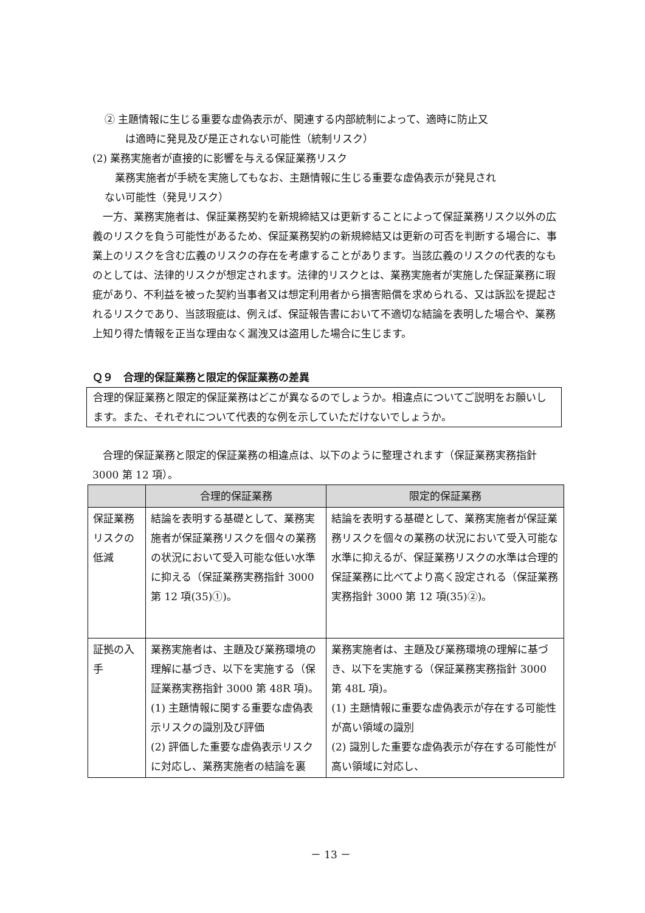② 主題情報に生じる重要な虚偽表示が、関連する内部統制によって、適時に防止又
　　は適時に発見及び是正されない可能性（統制リスク）
(2) 業務実施者が直接的に影響を与える保証業務リスク
　業務実施者が手続を実施してもなお、主題情報に生じる重要な虚偽表示が発見され
ない可能性（発見リスク）
　一方、業務実施者は、保証業務契約を新規締結又は更新することによって保証業務リスク以外の広義のリスクを負う可能性があるため、保証業務契約の新規締結又は更新の可否を判断する場合に、事業上のリスクを含む広義のリスクの存在を考慮することがあります。当該広義のリスクの代表的なものとしては、法律的リスクが想定されます。法律的リスクとは、業務実施者が実施した保証業務に瑕疵があり、不利益を被った契約当事者又は想定利用者から損害賠償を求められる、又は訴訟を提起されるリスクであり、当該瑕疵は、例えば、保証報告書において不適切な結論を表明した場合や、業務上知り得た情報を正当な理由なく漏洩又は盗用した場合に生じます。
Ｑ９　合理的保証業務と限定的保証業務の差異
合理的保証業務と限定的保証業務はどこが異なるのでしょうか。相違点についてご説明をお願いします。また、それぞれについて代表的な例を示していただけないでしょうか。
　合理的保証業務と限定的保証業務の相違点は、以下のように整理されます（保証業務実務指針 3000 第 12 項）。
| | 合理的保証業務 | 限定的保証業務 |
| --- | --- | --- |
| 保証業務リスクの低減 | 結論を表明する基礎として、業務実施者が保証業務リスクを個々の業務の状況において受入可能な低い水準に抑える（保証業務実務指針 3000 第 12 項(35)①)。 | 結論を表明する基礎として、業務実施者が保証業務リスクを個々の業務の状況において受入可能な水準に抑えるが、保証業務リスクの水準は合理的保証業務に比べてより高く設定される（保証業務実務指針 3000 第 12 項(35)②)。 |
| 証拠の入手 | 業務実施者は、主題及び業務環境の理解に基づき、以下を実施する（保証業務実務指針 3000 第 48R 項)。 (1) 主題情報に関する重要な虚偽表示リスクの識別及び評価 (2) 評価した重要な虚偽表示リスクに対応し、業務実施者の結論を裏 | 業務実施者は、主題及び業務環境の理解に基づき、以下を実施する（保証業務実務指針 3000 第 48L 項)。 (1) 主題情報に重要な虚偽表示が存在する可能性が高い領域の識別 (2) 識別した重要な虚偽表示が存在する可能性が高い領域に対応し、 |
－ 13 －